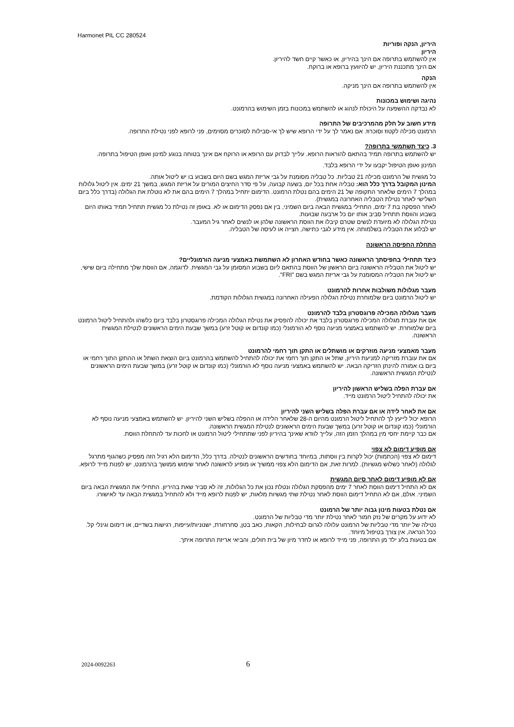Harmonet PIL CC 280524
היריון, הנקה ופוריות
היריון
אין להשתמש בתרופה אם הינך בהיריון, או כאשר קיים חשד להיריון.
אם הינך מתכננת היריון, יש להיוועץ ברופא או ברוקח.
הנקה
אין להשתמש בתרופה אם הינך מניקה.
נהיגה ושימוש במכונות
לא נבדקה ההשפעה על היכולת לנהוג או להשתמש במכונות בזמן השימוש בהרמונט.
מידע חשוב על חלק מהמרכיבים של התרופה
הרמונט מכילה לקטוז וסוכרוז. אם נאמר לך על ידי הרופא שיש לך אי-סבילות לסוכרים מסוימים, פני לרופא לפני נטילת התרופה.
3. כיצד תשתמשי בתרופה?
יש להשתמש בתרופה תמיד בהתאם להוראות הרופא. עלייך לבדוק עם הרופא או הרוקח אם אינך בטוחה בנוגע למינון ואופן הטיפול בתרופה.
המינון ואופן הטיפול יקבעו על ידי הרופא בלבד.
כל מגשית של הרמונט מכילה 21 טבליות. כל טבליה מסומנת על גבי אריזת המגש בשם היום בשבוע בו יש ליטול אותה.
המינון המקובל בדרך כלל הוא: טבליה אחת בכל יום, בשעה קבועה, על פי סדר החיצים המורים על אריזת המגש, במשך 21 ימים. אין ליטול גלולות במהלך 7 הימים שלאחר התקופה של 21 הימים בהם נטלת הרמונט. הדימום יתחיל במהלך 7 הימים בהם את לא נוטלת את הגלולה (בדרך כלל ביום השלישי לאחר נטילת הטבליה האחרונה במגשית).
לאחר הפסקה בת 7 ימים, התחילי במגשית הבאה ביום השמיני, בין אם נפסק הדימום או לא. באופן זה נטילת כל מגשית תתחיל תמיד באותו היום בשבוע והווסת תתחיל סביב אותו יום כל ארבעה שבועות.
נטילת הגלולה לא מיועדת לנשים שטרם קיבלו את הווסת הראשונה שלהן או לנשים לאחר גיל המעבר.
יש לבלוע את הטבליה בשלמותה. אין מידע לגבי כתישה, חצייה או לעיסה של הטבליה.
התחלת החפיסה הראשונה
כיצד תתחילי בחפיסתך הראשונה כאשר בחודש האחרון לא השתמשת באמצעי מניעה הורמונליים?
יש ליטול את הטבליה הראשונה ביום הראשון של הווסת בהתאם ליום בשבוע המסומן על גבי המגשית. לדוגמה, אם הווסת שלך מתחילה ביום שישי, יש ליטול את הטבליה המסומנת על גבי אריזת המגש בשם "FRI".
מעבר מגלולות משולבות אחרות להרמונט
יש ליטול הרמונט ביום שלמוחרת נטילת הגלולה הפעילה האחרונה במגשית הגלולות הקודמת.
מעבר מגלולה המכילה פרוגסטרון בלבד להרמונט
אם את עוברת מגלולה המכילה פרוגסטרון בלבד את יכולה להפסיק את נטילת הגלולה המכילה פרוגסטרון בלבד ביום כלשהו ולהתחיל ליטול הרמונט ביום שלמוחרת. יש להשתמש באמצעי מניעה נוסף לא הורמונלי (כמו קונדום או קוטל זרע) במשך שבעת הימים הראשונים לנטילת המגשית הראשונה.
מעבר מאמצעי מניעה מוזרקים או מושתלים או התקן תוך רחמי להרמונט
אם את עוברת מזריקה למניעת היריון, שתל או התקן תוך רחמי את יכולה להתחיל להשתמש בהרמונט ביום הוצאת השתל או ההתקן התוך רחמי או ביום בו אמורה להינתן הזריקה הבאה. יש להשתמש באמצעי מניעה נוסף לא הורמונלי (כמו קונדום או קוטל זרע) במשך שבעת הימים הראשונים לנטילת המגשית הראשונה.
אם עברת הפלה בשליש הראשון להיריון
את יכולה להתחיל ליטול הרמונט מייד.
אם את לאחר לידה או אם עברת הפלה בשליש השני להיריון
הרופא יכול לייעץ לך להתחיל ליטול הרמונט מהיום ה-28 שלאחר הלידה או ההפלה בשליש השני להיריון. יש להשתמש באמצעי מניעה נוסף לא הורמונלי (כמו קונדום או קוטל זרע) במשך שבעת הימים הראשונים לנטילת המגשית הראשונה.
אם כבר קיימת יחסי מין במהלך הזמן הזה, עלייך לוודא שאינך בהיריון לפני שתתחילי ליטול הרמונט או לחכות עד להתחלת הווסת.
אם מופיע דימום לא צפוי
דימום לא צפוי (הכתמות) יכול לקרות בין ווסתות, במיוחד בחודשים הראשונים לנטילה. בדרך כלל, הדימום הלא רגיל הזה מפסיק כשהגוף מתרגל לגלולה (לאחר כשלוש מגשיות). למרות זאת, אם הדימום הלא צפוי ממשיך או מופיע לראשונה לאחר שימוש ממושך בהרמונט, יש לפנות מייד לרופא.
אם לא מופיע דימום לאחר סיום המגשית
אם לא התחיל דימום הווסת לאחר 7 ימים מהפסקת הגלולה ונטלת נכון את כל הגלולות, זה לא סביר שאת בהיריון. התחילי את המגשית הבאה ביום השמיני. אולם, אם לא התחיל דימום הווסת לאחר נטילת שתי מגשיות מלאות, יש לפנות לרופא מייד ולא להתחיל במגשית הבאה עד לאישורו.
אם נטלת בטעות מינון גבוה יותר של הרמונט
לא ידוע על מקרים של נזק חמור לאחר נטילת יותר מדי טבליות של הרמונט.
נטילה של יותר מדי טבליות של הרמונט עלולה לגרום לבחילות, הקאות, כאב בטן, סחרחורת, ישנוניות/עייפות, רגישות בשדיים, או דימום וגינלי קל.
ככל הנראה, אין צורך בטיפול מיוחד.
אם בטעות בלע ילד מן התרופה, פני מייד לרופא או לחדר מיון של בית חולים, והביאי אריזת התרופה איתך.
2024-0092263 6